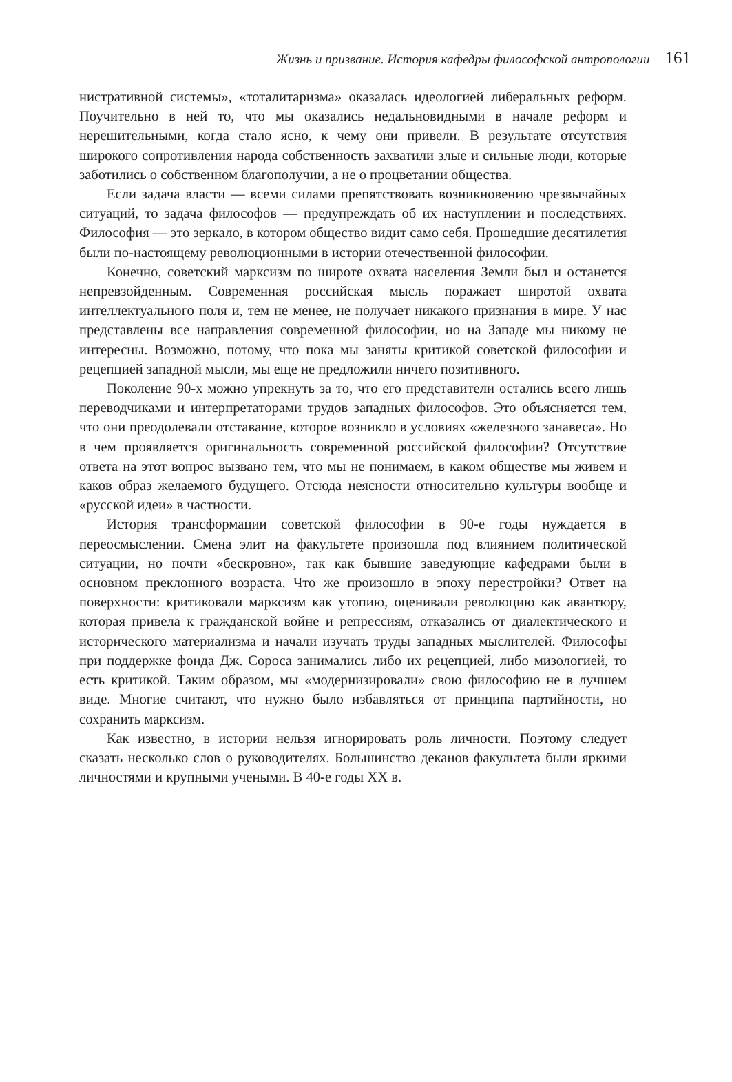Жизнь и призвание. История кафедры философской антропологии 161
нистративной системы», «тоталитаризма» оказалась идеологией либеральных реформ. Поучительно в ней то, что мы оказались недальновидными в начале реформ и нерешительными, когда стало ясно, к чему они привели. В результате отсутствия широкого сопротивления народа собственность захватили злые и сильные люди, которые заботились о собственном благополучии, а не о процветании общества.
Если задача власти — всеми силами препятствовать возникновению чрезвычайных ситуаций, то задача философов — предупреждать об их наступлении и последствиях. Философия — это зеркало, в котором общество видит само себя. Прошедшие десятилетия были по-настоящему революционными в истории отечественной философии.
Конечно, советский марксизм по широте охвата населения Земли был и останется непревзойденным. Современная российская мысль поражает широтой охвата интеллектуального поля и, тем не менее, не получает никакого признания в мире. У нас представлены все направления современной философии, но на Западе мы никому не интересны. Возможно, потому, что пока мы заняты критикой советской философии и рецепцией западной мысли, мы еще не предложили ничего позитивного.
Поколение 90-х можно упрекнуть за то, что его представители остались всего лишь переводчиками и интерпретаторами трудов западных философов. Это объясняется тем, что они преодолевали отставание, которое возникло в условиях «железного занавеса». Но в чем проявляется оригинальность современной российской философии? Отсутствие ответа на этот вопрос вызвано тем, что мы не понимаем, в каком обществе мы живем и каков образ желаемого будущего. Отсюда неясности относительно культуры вообще и «русской идеи» в частности.
История трансформации советской философии в 90-е годы нуждается в переосмыслении. Смена элит на факультете произошла под влиянием политической ситуации, но почти «бескровно», так как бывшие заведующие кафедрами были в основном преклонного возраста. Что же произошло в эпоху перестройки? Ответ на поверхности: критиковали марксизм как утопию, оценивали революцию как авантюру, которая привела к гражданской войне и репрессиям, отказались от диалектического и исторического материализма и начали изучать труды западных мыслителей. Философы при поддержке фонда Дж. Сороса занимались либо их рецепцией, либо мизологией, то есть критикой. Таким образом, мы «модернизировали» свою философию не в лучшем виде. Многие считают, что нужно было избавляться от принципа партийности, но сохранить марксизм.
Как известно, в истории нельзя игнорировать роль личности. Поэтому следует сказать несколько слов о руководителях. Большинство деканов факультета были яркими личностями и крупными учеными. В 40-е годы XX в.